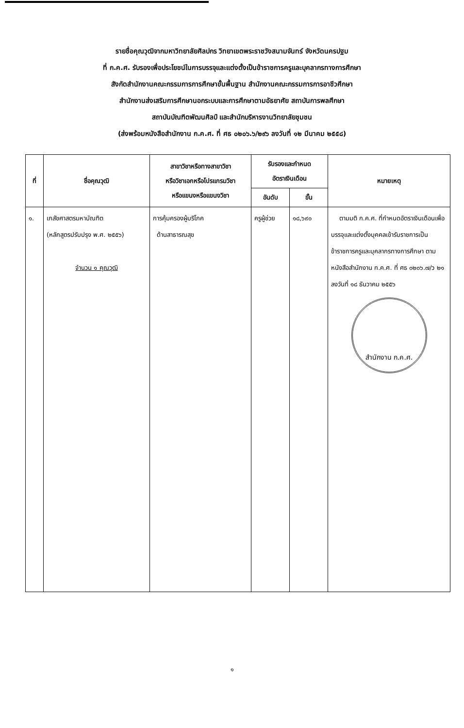รายชื่อคุณวุฒิจากมหาวิทยาลัยศิลปกร วิทยาเขตพระราชวังสนามจันทร์ จังหวัดนครปฐม
ที่ ก.ค.ศ. รับรองเพื่อประโยชน์ในการบรรจุและแต่งตั้งเป็นข้าราชการครูและบุคลากรทางการศึกษา
สังกัดสำนักงานคณะกรรมการการศึกษาขั้นพื้นฐาน สำนักงานคณะกรรมการการอาชีวศึกษา
สำนักงานส่งเสริมการศึกษานอกระบบและการศึกษาตามอัธยาศัย สถาบันการพลศึกษา
สถาบันบัณฑิตพัฒนศิลป์ และสำนักบริหารงานวิทยาลัยชุมชน
(ส่งพร้อมหนังสือสำนักงาน ก.ค.ศ. ที่ ศธ ๐๒๐๖.๖/๒๙๖ ลงวันที่ ๑๒ มีนาคม ๒๕๕๘)
| ที่ | ชื่อคุณวุฒิ | สาขาวิชาหรือทางสาขาวิชา หรือวิชาเอกหรือโปรแกรมวิชา หรือแขนงหรือแขนงวิชา | รับรองและกำหนด อัตราเงินเดือน | | หมายเหตุ |
| --- | --- | --- | --- | --- | --- |
| | | | อันดับ | ขั้น | |
| ๑. | เภสัชศาสตรมหาบัณฑิต (หลักสูตรปรับปรุง พ.ศ. ๒๕๕๖) จำนวน ๑ คุณวุฒิ | การคุ้มครองผู้บริโภค ด้านสาธารณสุข | ครูผู้ช่วย | ๑๘,๖๙๐ | ตามมติ ก.ค.ศ. ที่กำหนดอัตราเงินเดือนเพื่อบรรจุและแต่งตั้งบุคคลเข้ารับราชการเป็นข้าราชการครูและบุคลากรทางการศึกษา ตามหนังสือสำนักงาน ก.ค.ศ. ที่ ศธ ๐๒๐๖.๗/ว ๒๑ ลงวันที่ ๑๘ ธันวาคม ๒๕๕๖ สำนักงาน ก.ค.ศ. |
๑